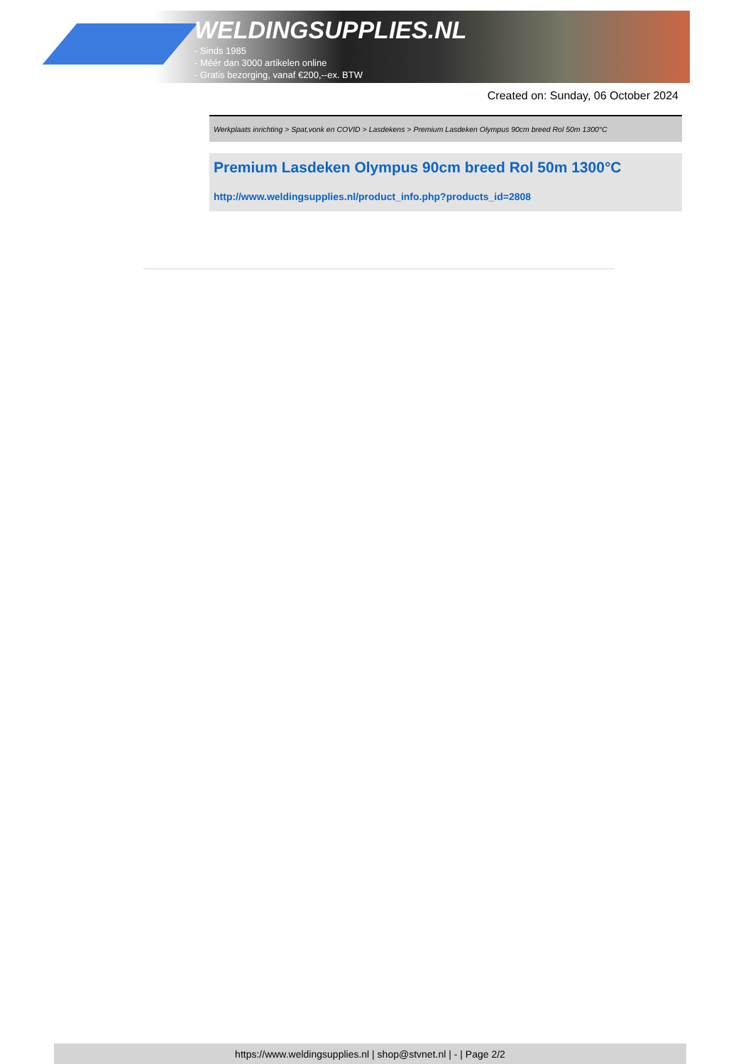WELDINGSUPPLIES.NL
- Sinds 1985
- Méér dan 3000 artikelen online
- Gratis bezorging, vanaf €200,--ex. BTW
Created on: Sunday, 06 October 2024
Werkplaats inrichting > Spat,vonk en COVID > Lasdekens > Premium Lasdeken Olympus 90cm breed Rol 50m 1300°C
Premium Lasdeken Olympus 90cm breed Rol 50m 1300°C
http://www.weldingsupplies.nl/product_info.php?products_id=2808
https://www.weldingsupplies.nl | shop@stvnet.nl | - | Page 2/2